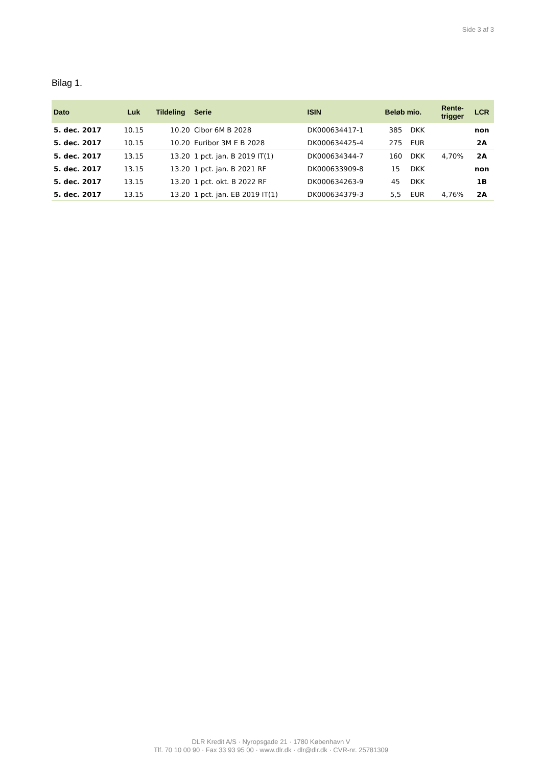Side 3 af 3
Bilag 1.
| Dato | Luk | Tildeling | Serie | ISIN | Beløb mio. | | Rente- trigger | LCR |
| --- | --- | --- | --- | --- | --- | --- | --- | --- |
| 5. dec. 2017 | 10.15 | 10.20 | Cibor 6M B 2028 | DK000634417-1 | 385 | DKK | | non |
| 5. dec. 2017 | 10.15 | 10.20 | Euribor 3M E B 2028 | DK000634425-4 | 275 | EUR | | 2A |
| 5. dec. 2017 | 13.15 | 13.20 | 1 pct. jan. B 2019 IT(1) | DK000634344-7 | 160 | DKK | 4,70% | 2A |
| 5. dec. 2017 | 13.15 | 13.20 | 1 pct. jan. B 2021 RF | DK000633909-8 | 15 | DKK | | non |
| 5. dec. 2017 | 13.15 | 13.20 | 1 pct. okt. B 2022 RF | DK000634263-9 | 45 | DKK | | 1B |
| 5. dec. 2017 | 13.15 | 13.20 | 1 pct. jan. EB 2019 IT(1) | DK000634379-3 | 5,5 | EUR | 4,76% | 2A |
DLR Kredit A/S · Nyropsgade 21 · 1780 København V
Tlf. 70 10 00 90 · Fax 33 93 95 00 · www.dlr.dk · dlr@dlr.dk · CVR-nr. 25781309